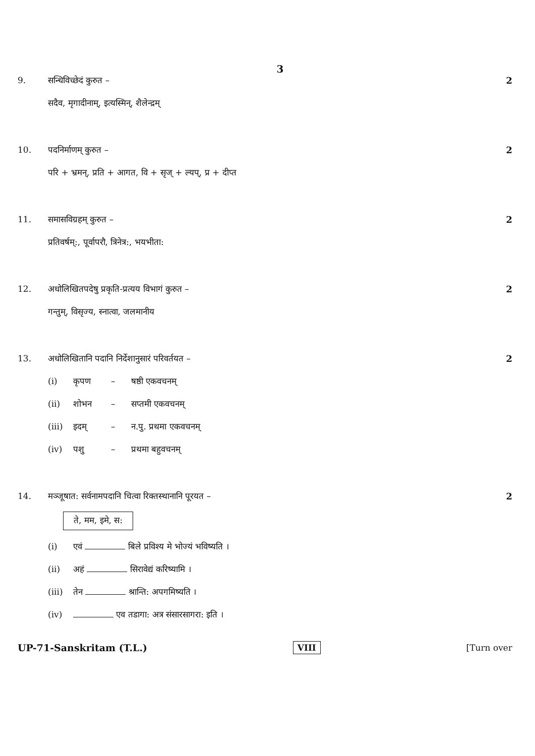3
9. सन्धिविच्छेदं कुरुत – 2
सदैव, मृगादीनाम्, इत्यस्मिन्, शैलेन्द्रम्
10. पदनिर्माणम् कुरुत – 2
परि + भ्रमन्, प्रति + आगत, वि + सृज् + ल्यप्, प्र + दीप्त
11. समासविग्रहम् कुरुत – 2
प्रतिवर्षम्:, पूर्वापरौ, त्रिनेत्र:, भयभीता:
12. अधोलिखितपदेषु प्रकृति-प्रत्यय विभागं कुरुत –
2
गन्तुम्, विसृज्य, स्नात्वा, जलमानीय
13. अधोलिखितानि पदानि निर्देशानुसारं परिवर्तयत –
2
(i) कृपण – षष्ठी एकवचनम्
(ii) शोभन – सप्तमी एकवचनम्
(iii) इदम् – न.पु. प्रथमा एकवचनम्
(iv) पशु – प्रथमा बहुवचनम्
14. मञ्जूषात: सर्वनामपदानि चित्वा रिक्तस्थानानि पूरयत –
2
ते, मम, इमे, स:
(i) एवं बिले प्रविश्य मे भोज्यं भविष्यति ।
(ii) अहं सिरावेद्यं करिष्यामि ।
(iii) तेन श्रान्ति: अपगमिष्यति ।
(iv) एव तडागा: अत्र संसारसागरा: इति ।
UP-71-Sanskritam (T.L.) VIII [Turn over